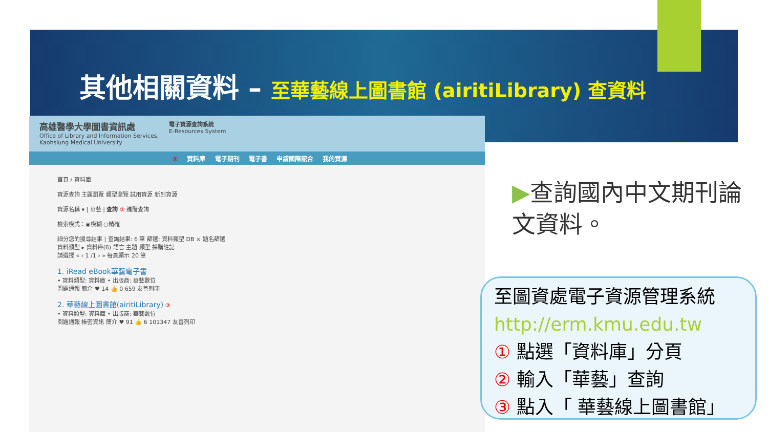其他相關資料 – 至華藝線上圖書館 (airitiLibrary) 查資料
高雄醫學大學圖書資訊處
Office of Library and Information Services,
Kaohsiung Medical University
電子資源查詢系統
E-Resources System
① 資料庫 電子期刊 電子書 申請國際館合 我的資源
首頁 / 資料庫
資源查詢 主題瀏覽 類型瀏覽 試用資源 新到資源
資源名稱 ▾ | 華藝 | 查詢 ② 進階查詢
檢索模式：◉模糊 ○精確
細分您的搜尋結果 | 查詢結果: 6 筆 篩選: 資料類型 DB × 題名篩選
資料類型 ▸ 資料庫(6) 語言 主題 類型 採購註記
請選擇 « ‹ 1 /1 › » 每頁顯示 20 筆
1. iRead eBook華藝電子書
• 資料類型: 資料庫 • 出版商: 華藝數位
問題通報 簡介 ♥ 14 👍 0 659 友善列印
2. 華藝線上圖書館(airitiLibrary) ③
• 資料類型: 資料庫 • 出版商: 華藝數位
問題通報 帳密資訊 簡介 ♥ 91 👍 6 101347 友善列印
▶查詢國內中文期刊論文資料。
至圖資處電子資源管理系統
http://erm.kmu.edu.tw
① 點選「資料庫」分頁
② 輸入「華藝」查詢
③ 點入「 華藝線上圖書館」